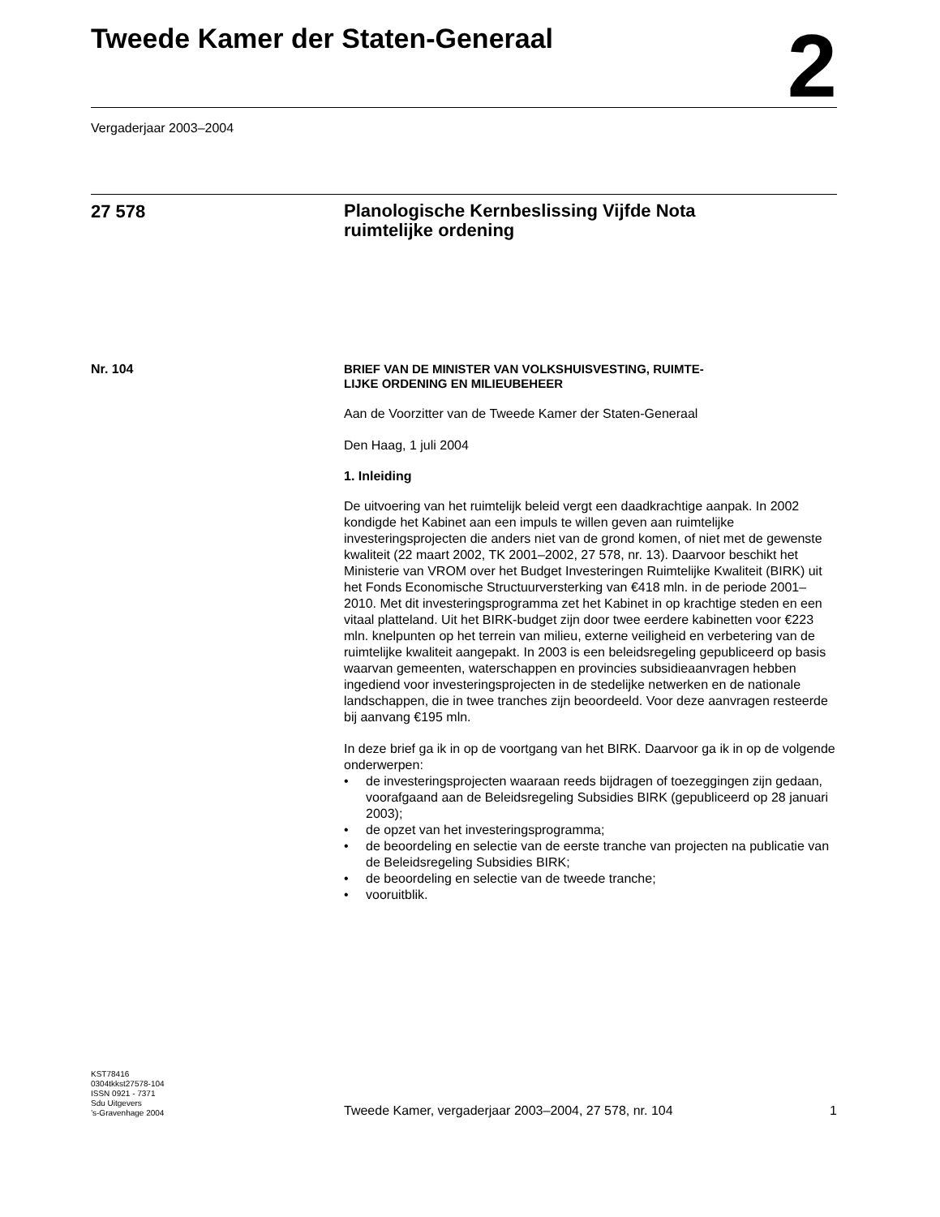Tweede Kamer der Staten-Generaal
2
Vergaderjaar 2003–2004
27 578
Planologische Kernbeslissing Vijfde Nota
ruimtelijke ordening
Nr. 104
BRIEF VAN DE MINISTER VAN VOLKSHUISVESTING, RUIMTE-
LIJKE ORDENING EN MILIEUBEHEER
Aan de Voorzitter van de Tweede Kamer der Staten-Generaal
Den Haag, 1 juli 2004
1. Inleiding
De uitvoering van het ruimtelijk beleid vergt een daadkrachtige aanpak. In 2002 kondigde het Kabinet aan een impuls te willen geven aan ruimtelijke investeringsprojecten die anders niet van de grond komen, of niet met de gewenste kwaliteit (22 maart 2002, TK 2001–2002, 27 578, nr. 13). Daarvoor beschikt het Ministerie van VROM over het Budget Investeringen Ruimtelijke Kwaliteit (BIRK) uit het Fonds Economische Structuurversterking van €418 mln. in de periode 2001–2010. Met dit investeringsprogramma zet het Kabinet in op krachtige steden en een vitaal platteland. Uit het BIRK-budget zijn door twee eerdere kabinetten voor €223 mln. knelpunten op het terrein van milieu, externe veiligheid en verbetering van de ruimtelijke kwaliteit aangepakt. In 2003 is een beleidsregeling gepubliceerd op basis waarvan gemeenten, waterschappen en provincies subsidieaanvragen hebben ingediend voor investeringsprojecten in de stedelijke netwerken en de nationale landschappen, die in twee tranches zijn beoordeeld. Voor deze aanvragen resteerde bij aanvang €195 mln.
In deze brief ga ik in op de voortgang van het BIRK. Daarvoor ga ik in op de volgende onderwerpen:
• de investeringsprojecten waaraan reeds bijdragen of toezeggingen zijn gedaan, voorafgaand aan de Beleidsregeling Subsidies BIRK (gepubliceerd op 28 januari 2003);
• de opzet van het investeringsprogramma;
• de beoordeling en selectie van de eerste tranche van projecten na publicatie van de Beleidsregeling Subsidies BIRK;
• de beoordeling en selectie van de tweede tranche;
• vooruitblik.
KST78416
0304tkkst27578-104
ISSN 0921 - 7371
Sdu Uitgevers
’s-Gravenhage 2004
Tweede Kamer, vergaderjaar 2003–2004, 27 578, nr. 104 1